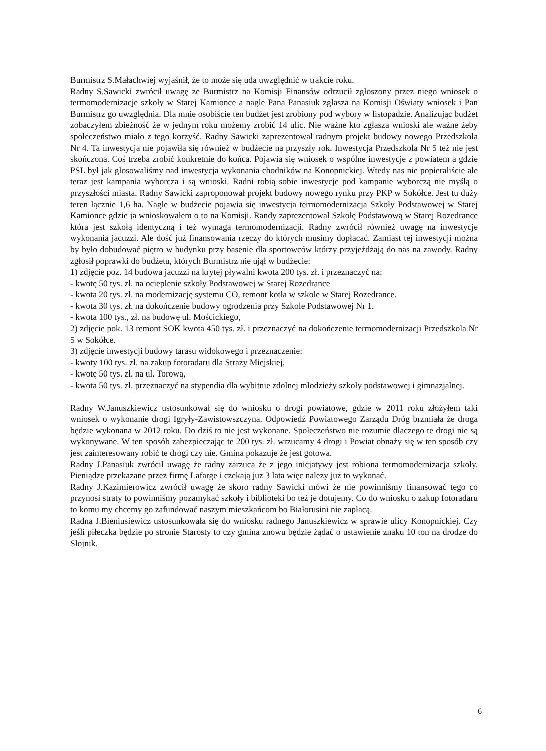Burmistrz S.Małachwiej wyjaśnił, że to może się uda uwzględnić w trakcie roku.
Radny S.Sawicki zwrócił uwagę że Burmistrz na Komisji Finansów odrzucił zgłoszony przez niego wniosek o termomodernizacje szkoły w Starej Kamionce a nagle Pana Panasiuk zgłasza na Komisji Oświaty wniosek i Pan Burmistrz go uwzględnia. Dla mnie osobiście ten budżet jest zrobiony pod wybory w listopadzie. Analizując budżet zobaczyłem zbieżność że w jednym roku możemy zrobić 14 ulic. Nie ważne kto zgłasza wnioski ale ważne żeby społeczeństwo miało z tego korzyść. Radny Sawicki zaprezentował radnym projekt budowy nowego Przedszkola Nr 4. Ta inwestycja nie pojawiła się również w budżecie na przyszły rok. Inwestycja Przedszkola Nr 5 też nie jest skończona. Coś trzeba zrobić konkretnie do końca. Pojawia się wniosek o wspólne inwestycje z powiatem a gdzie PSL był jak głosowaliśmy nad inwestycja wykonania chodników na Konopnickiej. Wtedy nas nie popieraliście ale teraz jest kampania wyborcza i są wnioski. Radni robią sobie inwestycje pod kampanie wyborczą nie myślą o przyszłości miasta. Radny Sawicki zaproponował projekt budowy nowego rynku przy PKP w Sokółce. Jest tu duży teren łącznie 1,6 ha. Nagle w budżecie pojawia się inwestycja termomodernizacja Szkoły Podstawowej w Starej Kamionce gdzie ja wnioskowałem o to na Komisji. Randy zaprezentował Szkołę Podstawową w Starej Rozedrance która jest szkołą identyczną i też wymaga termomodernizacji. Radny zwrócił również uwagę na inwestycje wykonania jacuzzi. Ale dość już finansowania rzeczy do których musimy dopłacać. Zamiast tej inwestycji można by było dobudować piętro w budynku przy basenie dla sportowców którzy przyjeżdżają do nas na zawody. Radny zgłosił poprawki do budżetu, których Burmistrz nie ujął w budżecie:
1) zdjęcie poz. 14 budowa jacuzzi na krytej pływalni kwota 200 tys. zł. i przeznaczyć na:
- kwotę 50 tys. zł. na ocieplenie szkoły Podstawowej w Starej Rozedrance
- kwota 20 tys. zł. na modernizację systemu CO, remont kotła w szkole w Starej Rozedrance.
- kwota 30 tys. zł. na dokończenie budowy ogrodzenia przy Szkole Podstawowej Nr 1.
- kwota 100 tys., zł. na budowę ul. Mościckiego,
2) zdjęcie pok. 13 remont SOK kwota 450 tys. zł. i przeznaczyć na dokończenie termomodernizacji Przedszkola Nr 5 w Sokółce.
3) zdjęcie inwestycji budowy tarasu widokowego i przeznaczenie:
- kwoty 100 tys. zł. na zakup fotoradaru dla Straży Miejskiej,
- kwotę 50 tys. zł. na ul. Torową,
- kwota 50 tys. zł. przeznaczyć na stypendia dla wybitnie zdolnej młodzieży szkoły podstawowej i gimnazjalnej.
Radny W.Januszkiewicz ustosunkował się do wniosku o drogi powiatowe, gdzie w 2011 roku złożyłem taki wniosek o wykonanie drogi Igryły-Zawistowszczyna. Odpowiedź Powiatowego Zarządu Dróg brzmiała że droga będzie wykonana w 2012 roku. Do dziś to nie jest wykonane. Społeczeństwo nie rozumie dlaczego te drogi nie są wykonywane. W ten sposób zabezpieczając te 200 tys. zł. wrzucamy 4 drogi i Powiat obnaży się w ten sposób czy jest zainteresowany robić te drogi czy nie. Gmina pokazuje że jest gotowa.
Radny J.Panasiuk zwrócił uwagę że radny zarzuca że z jego inicjatywy jest robiona termomodernizacja szkoły. Pieniądze przekazane przez firmę Lafarge i czekają juz 3 lata więc należy już to wykonać.
Radny J.Kazimierowicz zwrócił uwagę że skoro radny Sawicki mówi że nie powinniśmy finansować tego co przynosi straty to powinniśmy pozamykać szkoły i biblioteki bo też je dotujemy. Co do wniosku o zakup fotoradaru to komu my chcemy go zafundować naszym mieszkańcom bo Białorusini nie zapłacą.
Radna J.Bieniusiewicz ustosunkowała się do wniosku radnego Januszkiewicz w sprawie ulicy Konopnickiej. Czy jeśli piłeczka będzie po stronie Starosty to czy gmina znowu będzie żądać o ustawienie znaku 10 ton na drodze do Słojnik.
6